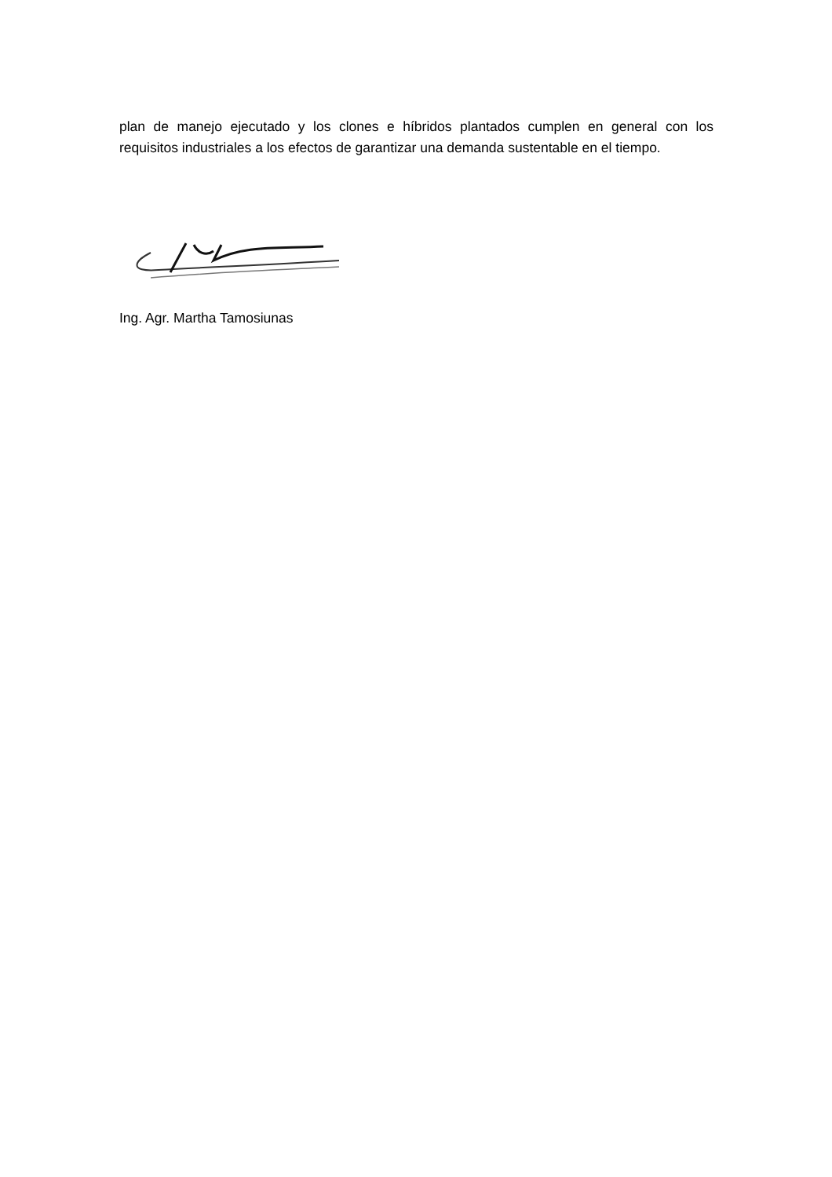plan de manejo ejecutado y los clones e híbridos plantados cumplen en general con los requisitos industriales a los efectos de garantizar una demanda sustentable en el tiempo.
Ing. Agr. Martha Tamosiunas